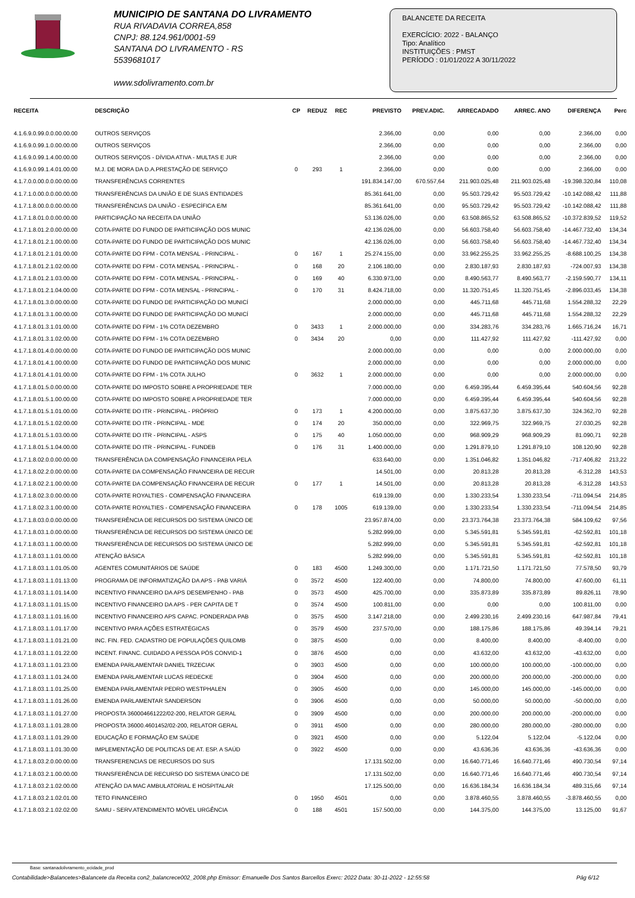MUNICIPIO DE SANTANA DO LIVRAMENTO
RUA RIVADAVIA CORREA,858
CNPJ: 88.124.961/0001-59
SANTANA DO LIVRAMENTO - RS
5539681017
www.sdolivramento.com.br
BALANCETE DA RECEITA
EXERCÍCIO: 2022 - BALANÇO
Tipo: Analítico
INSTITUIÇÕES : PMST
PERÍODO : 01/01/2022 A 30/11/2022
| RECEITA | DESCRIÇÃO | CP | REDUZ | REC | PREVISTO | PREV.ADIC. | ARRECADADO | ARREC. ANO | DIFERENÇA | Perc |
| --- | --- | --- | --- | --- | --- | --- | --- | --- | --- | --- |
| 4.1.6.9.0.99.0.0.00.00.00 | OUTROS SERVIÇOS | | | | 2.366,00 | 0,00 | 0,00 | 0,00 | 2.366,00 | 0,00 |
| 4.1.6.9.0.99.1.0.00.00.00 | OUTROS SERVIÇOS | | | | 2.366,00 | 0,00 | 0,00 | 0,00 | 2.366,00 | 0,00 |
| 4.1.6.9.0.99.1.4.00.00.00 | OUTROS SERVIÇOS - DÍVIDA ATIVA - MULTAS E JUR | | | | 2.366,00 | 0,00 | 0,00 | 0,00 | 2.366,00 | 0,00 |
| 4.1.6.9.0.99.1.4.01.00.00 | M.J. DE MORA DA D.A.PRESTAÇÃO DE SERVIÇO | 0 | 293 | 1 | 2.366,00 | 0,00 | 0,00 | 0,00 | 2.366,00 | 0,00 |
| 4.1.7.0.0.00.0.0.00.00.00 | TRANSFERÊNCIAS CORRENTES | | | | 191.834.147,00 | 670.557,64 | 211.903.025,48 | 211.903.025,48 | -19.398.320,84 | 110,08 |
| 4.1.7.1.0.00.0.0.00.00.00 | TRANSFERÊNCIAS DA UNIÃO E DE SUAS ENTIDADES | | | | 85.361.641,00 | 0,00 | 95.503.729,42 | 95.503.729,42 | -10.142.088,42 | 111,88 |
| 4.1.7.1.8.00.0.0.00.00.00 | TRANSFERÊNCIAS DA UNIÃO - ESPECÍFICA E/M | | | | 85.361.641,00 | 0,00 | 95.503.729,42 | 95.503.729,42 | -10.142.088,42 | 111,88 |
| 4.1.7.1.8.01.0.0.00.00.00 | PARTICIPAÇÃO NA RECEITA DA UNIÃO | | | | 53.136.026,00 | 0,00 | 63.508.865,52 | 63.508.865,52 | -10.372.839,52 | 119,52 |
| 4.1.7.1.8.01.2.0.00.00.00 | COTA-PARTE DO FUNDO DE PARTICIPAÇÃO DOS MUNIC | | | | 42.136.026,00 | 0,00 | 56.603.758,40 | 56.603.758,40 | -14.467.732,40 | 134,34 |
| 4.1.7.1.8.01.2.1.00.00.00 | COTA-PARTE DO FUNDO DE PARTICIPAÇÃO DOS MUNIC | | | | 42.136.026,00 | 0,00 | 56.603.758,40 | 56.603.758,40 | -14.467.732,40 | 134,34 |
| 4.1.7.1.8.01.2.1.01.00.00 | COTA-PARTE DO FPM - COTA MENSAL - PRINCIPAL - | 0 | 167 | 1 | 25.274.155,00 | 0,00 | 33.962.255,25 | 33.962.255,25 | -8.688.100,25 | 134,38 |
| 4.1.7.1.8.01.2.1.02.00.00 | COTA-PARTE DO FPM - COTA MENSAL - PRINCIPAL - | 0 | 168 | 20 | 2.106.180,00 | 0,00 | 2.830.187,93 | 2.830.187,93 | -724.007,93 | 134,38 |
| 4.1.7.1.8.01.2.1.03.00.00 | COTA-PARTE DO FPM - COTA MENSAL - PRINCIPAL - | 0 | 169 | 40 | 6.330.973,00 | 0,00 | 8.490.563,77 | 8.490.563,77 | -2.159.590,77 | 134,11 |
| 4.1.7.1.8.01.2.1.04.00.00 | COTA-PARTE DO FPM - COTA MENSAL - PRINCIPAL - | 0 | 170 | 31 | 8.424.718,00 | 0,00 | 11.320.751,45 | 11.320.751,45 | -2.896.033,45 | 134,38 |
| 4.1.7.1.8.01.3.0.00.00.00 | COTA-PARTE DO FUNDO DE PARTICIPAÇÃO DO MUNICÍ | | | | 2.000.000,00 | 0,00 | 445.711,68 | 445.711,68 | 1.554.288,32 | 22,29 |
| 4.1.7.1.8.01.3.1.00.00.00 | COTA-PARTE DO FUNDO DE PARTICIPAÇÃO DO MUNICÍ | | | | 2.000.000,00 | 0,00 | 445.711,68 | 445.711,68 | 1.554.288,32 | 22,29 |
| 4.1.7.1.8.01.3.1.01.00.00 | COTA-PARTE DO FPM - 1% COTA DEZEMBRO | 0 | 3433 | 1 | 2.000.000,00 | 0,00 | 334.283,76 | 334.283,76 | 1.665.716,24 | 16,71 |
| 4.1.7.1.8.01.3.1.02.00.00 | COTA-PARTE DO FPM - 1% COTA DEZEMBRO | 0 | 3434 | 20 | 0,00 | 0,00 | 111.427,92 | 111.427,92 | -111.427,92 | 0,00 |
| 4.1.7.1.8.01.4.0.00.00.00 | COTA-PARTE DO FUNDO DE PARTICIPAÇÃO DOS MUNIC | | | | 2.000.000,00 | 0,00 | 0,00 | 0,00 | 2.000.000,00 | 0,00 |
| 4.1.7.1.8.01.4.1.00.00.00 | COTA-PARTE DO FUNDO DE PARTICIPAÇÃO DOS MUNIC | | | | 2.000.000,00 | 0,00 | 0,00 | 0,00 | 2.000.000,00 | 0,00 |
| 4.1.7.1.8.01.4.1.01.00.00 | COTA-PARTE DO FPM - 1% COTA JULHO | 0 | 3632 | 1 | 2.000.000,00 | 0,00 | 0,00 | 0,00 | 2.000.000,00 | 0,00 |
| 4.1.7.1.8.01.5.0.00.00.00 | COTA-PARTE DO IMPOSTO SOBRE A PROPRIEDADE TER | | | | 7.000.000,00 | 0,00 | 6.459.395,44 | 6.459.395,44 | 540.604,56 | 92,28 |
| 4.1.7.1.8.01.5.1.00.00.00 | COTA-PARTE DO IMPOSTO SOBRE A PROPRIEDADE TER | | | | 7.000.000,00 | 0,00 | 6.459.395,44 | 6.459.395,44 | 540.604,56 | 92,28 |
| 4.1.7.1.8.01.5.1.01.00.00 | COTA-PARTE DO ITR - PRINCIPAL - PRÓPRIO | 0 | 173 | 1 | 4.200.000,00 | 0,00 | 3.875.637,30 | 3.875.637,30 | 324.362,70 | 92,28 |
| 4.1.7.1.8.01.5.1.02.00.00 | COTA-PARTE DO ITR - PRINCIPAL - MDE | 0 | 174 | 20 | 350.000,00 | 0,00 | 322.969,75 | 322.969,75 | 27.030,25 | 92,28 |
| 4.1.7.1.8.01.5.1.03.00.00 | COTA-PARTE DO ITR - PRINCIPAL - ASPS | 0 | 175 | 40 | 1.050.000,00 | 0,00 | 968.909,29 | 968.909,29 | 81.090,71 | 92,28 |
| 4.1.7.1.8.01.5.1.04.00.00 | COTA-PARTE DO ITR - PRINCIPAL - FUNDEB | 0 | 176 | 31 | 1.400.000,00 | 0,00 | 1.291.879,10 | 1.291.879,10 | 108.120,90 | 92,28 |
| 4.1.7.1.8.02.0.0.00.00.00 | TRANSFERÊNCIA DA COMPENSAÇÃO FINANCEIRA PELA | | | | 633.640,00 | 0,00 | 1.351.046,82 | 1.351.046,82 | -717.406,82 | 213,22 |
| 4.1.7.1.8.02.2.0.00.00.00 | COTA-PARTE DA COMPENSAÇÃO FINANCEIRA DE RECUR | | | | 14.501,00 | 0,00 | 20.813,28 | 20.813,28 | -6.312,28 | 143,53 |
| 4.1.7.1.8.02.2.1.00.00.00 | COTA-PARTE DA COMPENSAÇÃO FINANCEIRA DE RECUR | 0 | 177 | 1 | 14.501,00 | 0,00 | 20.813,28 | 20.813,28 | -6.312,28 | 143,53 |
| 4.1.7.1.8.02.3.0.00.00.00 | COTA-PARTE ROYALTIES - COMPENSAÇÃO FINANCEIRA | | | | 619.139,00 | 0,00 | 1.330.233,54 | 1.330.233,54 | -711.094,54 | 214,85 |
| 4.1.7.1.8.02.3.1.00.00.00 | COTA-PARTE ROYALTIES - COMPENSAÇÃO FINANCEIRA | 0 | 178 | 1005 | 619.139,00 | 0,00 | 1.330.233,54 | 1.330.233,54 | -711.094,54 | 214,85 |
| 4.1.7.1.8.03.0.0.00.00.00 | TRANSFERÊNCIA DE RECURSOS DO SISTEMA ÚNICO DE | | | | 23.957.874,00 | 0,00 | 23.373.764,38 | 23.373.764,38 | 584.109,62 | 97,56 |
| 4.1.7.1.8.03.1.0.00.00.00 | TRANSFERÊNCIA DE RECURSOS DO SISTEMA ÚNICO DE | | | | 5.282.999,00 | 0,00 | 5.345.591,81 | 5.345.591,81 | -62.592,81 | 101,18 |
| 4.1.7.1.8.03.1.1.00.00.00 | TRANSFERÊNCIA DE RECURSOS DO SISTEMA ÚNICO DE | | | | 5.282.999,00 | 0,00 | 5.345.591,81 | 5.345.591,81 | -62.592,81 | 101,18 |
| 4.1.7.1.8.03.1.1.01.00.00 | ATENÇÃO BÁSICA | | | | 5.282.999,00 | 0,00 | 5.345.591,81 | 5.345.591,81 | -62.592,81 | 101,18 |
| 4.1.7.1.8.03.1.1.01.05.00 | AGENTES COMUNITÁRIOS DE SAÚDE | 0 | 183 | 4500 | 1.249.300,00 | 0,00 | 1.171.721,50 | 1.171.721,50 | 77.578,50 | 93,79 |
| 4.1.7.1.8.03.1.1.01.13.00 | PROGRAMA DE INFORMATIZAÇÃO DA APS - PAB VARIÁ | 0 | 3572 | 4500 | 122.400,00 | 0,00 | 74.800,00 | 74.800,00 | 47.600,00 | 61,11 |
| 4.1.7.1.8.03.1.1.01.14.00 | INCENTIVO FINANCEIRO DA APS DESEMPENHO - PAB | 0 | 3573 | 4500 | 425.700,00 | 0,00 | 335.873,89 | 335.873,89 | 89.826,11 | 78,90 |
| 4.1.7.1.8.03.1.1.01.15.00 | INCENTIVO FINANCEIRO DA APS - PER CAPITA DE T | 0 | 3574 | 4500 | 100.811,00 | 0,00 | 0,00 | 0,00 | 100.811,00 | 0,00 |
| 4.1.7.1.8.03.1.1.01.16.00 | INCENTIVO FINANCEIRO APS CAPAC. PONDERADA PAB | 0 | 3575 | 4500 | 3.147.218,00 | 0,00 | 2.499.230,16 | 2.499.230,16 | 647.987,84 | 79,41 |
| 4.1.7.1.8.03.1.1.01.17.00 | INCENTIVO PARA AÇÕES ESTRATÉGICAS | 0 | 3579 | 4500 | 237.570,00 | 0,00 | 188.175,86 | 188.175,86 | 49.394,14 | 79,21 |
| 4.1.7.1.8.03.1.1.01.21.00 | INC. FIN. FED. CADASTRO DE POPULAÇÕES QUILOMB | 0 | 3875 | 4500 | 0,00 | 0,00 | 8.400,00 | 8.400,00 | -8.400,00 | 0,00 |
| 4.1.7.1.8.03.1.1.01.22.00 | INCENT. FINANC. CUIDADO A PESSOA PÓS CONVID-1 | 0 | 3876 | 4500 | 0,00 | 0,00 | 43.632,00 | 43.632,00 | -43.632,00 | 0,00 |
| 4.1.7.1.8.03.1.1.01.23.00 | EMENDA PARLAMENTAR DANIEL TRZECIAK | 0 | 3903 | 4500 | 0,00 | 0,00 | 100.000,00 | 100.000,00 | -100.000,00 | 0,00 |
| 4.1.7.1.8.03.1.1.01.24.00 | EMENDA PARLAMENTAR LUCAS REDECKE | 0 | 3904 | 4500 | 0,00 | 0,00 | 200.000,00 | 200.000,00 | -200.000,00 | 0,00 |
| 4.1.7.1.8.03.1.1.01.25.00 | EMENDA PARLAMENTAR PEDRO WESTPHALEN | 0 | 3905 | 4500 | 0,00 | 0,00 | 145.000,00 | 145.000,00 | -145.000,00 | 0,00 |
| 4.1.7.1.8.03.1.1.01.26.00 | EMENDA PARLAMENTAR SANDERSON | 0 | 3906 | 4500 | 0,00 | 0,00 | 50.000,00 | 50.000,00 | -50.000,00 | 0,00 |
| 4.1.7.1.8.03.1.1.01.27.00 | PROPOSTA 360004661222/02-200, RELATOR GERAL | 0 | 3909 | 4500 | 0,00 | 0,00 | 200.000,00 | 200.000,00 | -200.000,00 | 0,00 |
| 4.1.7.1.8.03.1.1.01.28.00 | PROPOSTA 36000.4601452/02-200, RELATOR GERAL | 0 | 3911 | 4500 | 0,00 | 0,00 | 280.000,00 | 280.000,00 | -280.000,00 | 0,00 |
| 4.1.7.1.8.03.1.1.01.29.00 | EDUCAÇÃO E FORMAÇÃO EM SAÚDE | 0 | 3921 | 4500 | 0,00 | 0,00 | 5.122,04 | 5.122,04 | -5.122,04 | 0,00 |
| 4.1.7.1.8.03.1.1.01.30.00 | IMPLEMENTAÇÃO DE POLITICAS DE AT. ESP. A SAÚD | 0 | 3922 | 4500 | 0,00 | 0,00 | 43.636,36 | 43.636,36 | -43.636,36 | 0,00 |
| 4.1.7.1.8.03.2.0.00.00.00 | TRANSFERENCIAS DE RECURSOS DO SUS | | | | 17.131.502,00 | 0,00 | 16.640.771,46 | 16.640.771,46 | 490.730,54 | 97,14 |
| 4.1.7.1.8.03.2.1.00.00.00 | TRANSFERÊNCIA DE RECURSO DO SISTEMA ÚNICO DE | | | | 17.131.502,00 | 0,00 | 16.640.771,46 | 16.640.771,46 | 490.730,54 | 97,14 |
| 4.1.7.1.8.03.2.1.02.00.00 | ATENÇÃO DA MAC AMBULATORIAL E HOSPITALAR | | | | 17.125.500,00 | 0,00 | 16.636.184,34 | 16.636.184,34 | 489.315,66 | 97,14 |
| 4.1.7.1.8.03.2.1.02.01.00 | TETO FINANCEIRO | 0 | 1950 | 4501 | 0,00 | 0,00 | 3.878.460,55 | 3.878.460,55 | -3.878.460,55 | 0,00 |
| 4.1.7.1.8.03.2.1.02.02.00 | SAMU - SERV.ATENDIMENTO MÓVEL URGÊNCIA | 0 | 188 | 4501 | 157.500,00 | 0,00 | 144.375,00 | 144.375,00 | 13.125,00 | 91,67 |
Base: santanadolivramento_ecidade_prod
Contabilidade>Balancetes>Balancete da Receita con2_balancrece002_2008.php Emissor: Emanuelle Dos Santos Barcellos Exerc: 2022 Data: 30-11-2022 - 12:55:58 Pág 6/12